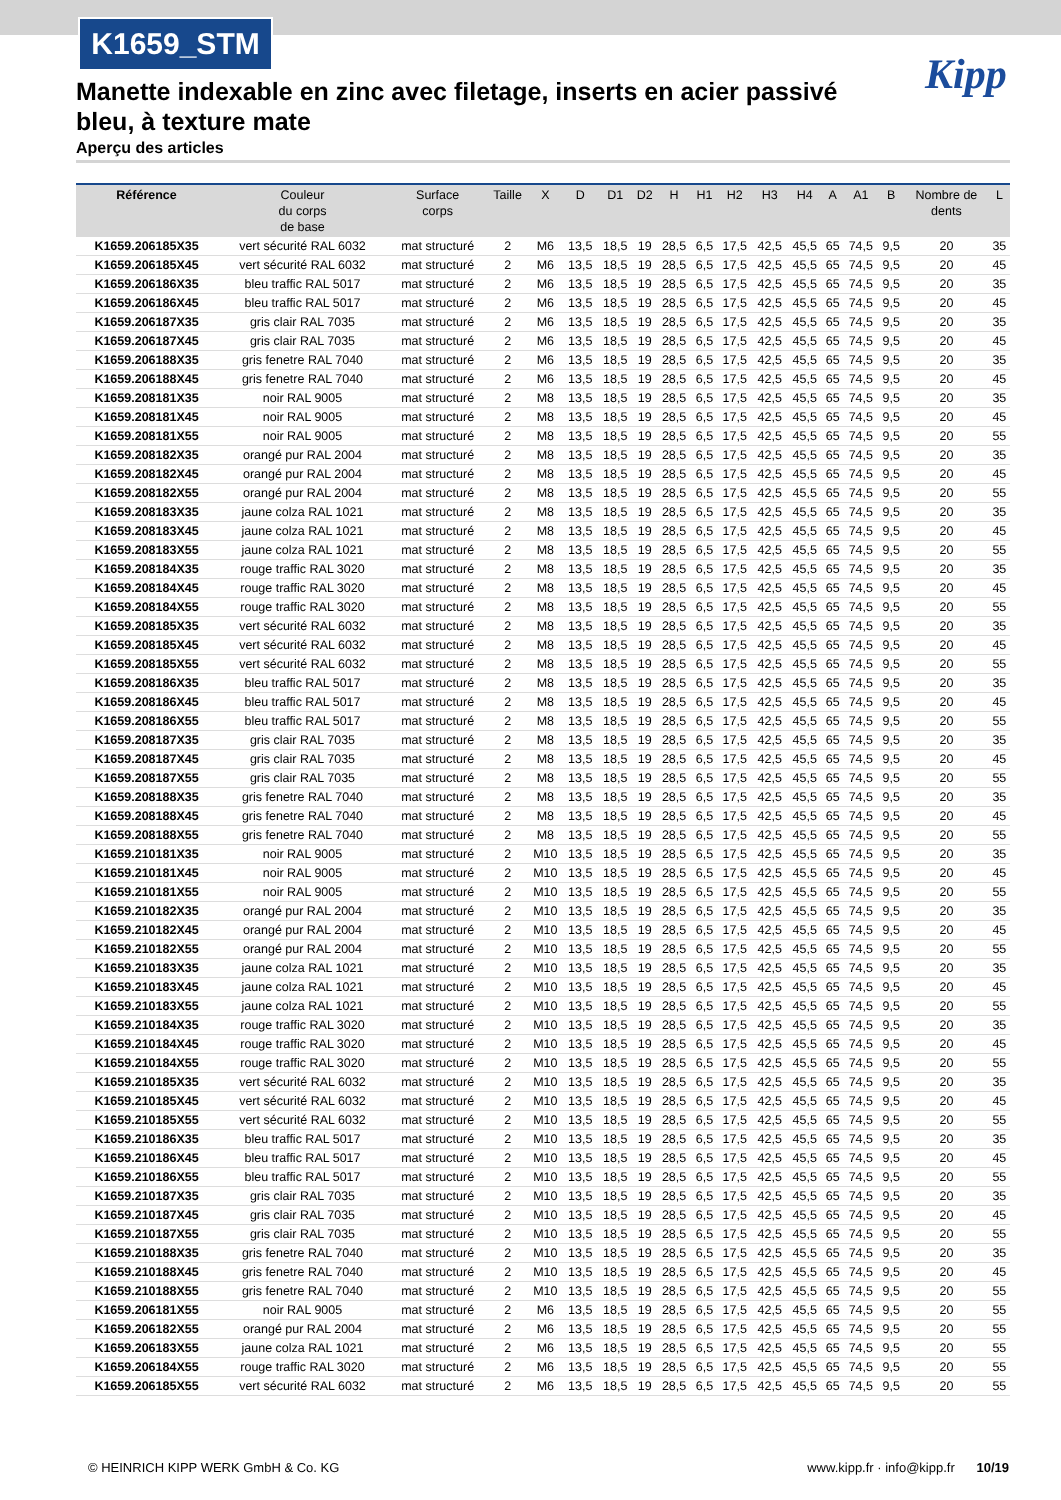K1659_STM
Kipp
Manette indexable en zinc avec filetage, inserts en acier passivé bleu, à texture mate
Aperçu des articles
| Référence | Couleur du corps de base | Surface corps | Taille | X | D | D1 | D2 | H | H1 | H2 | H3 | H4 | A | A1 | B | Nombre de dents | L |
| --- | --- | --- | --- | --- | --- | --- | --- | --- | --- | --- | --- | --- | --- | --- | --- | --- | --- |
| K1659.206185X35 | vert sécurité RAL 6032 | mat structuré | 2 | M6 | 13,5 | 18,5 | 19 | 28,5 | 6,5 | 17,5 | 42,5 | 45,5 | 65 | 74,5 | 9,5 | 20 | 35 |
| K1659.206185X45 | vert sécurité RAL 6032 | mat structuré | 2 | M6 | 13,5 | 18,5 | 19 | 28,5 | 6,5 | 17,5 | 42,5 | 45,5 | 65 | 74,5 | 9,5 | 20 | 45 |
| K1659.206186X35 | bleu traffic RAL 5017 | mat structuré | 2 | M6 | 13,5 | 18,5 | 19 | 28,5 | 6,5 | 17,5 | 42,5 | 45,5 | 65 | 74,5 | 9,5 | 20 | 35 |
| K1659.206186X45 | bleu traffic RAL 5017 | mat structuré | 2 | M6 | 13,5 | 18,5 | 19 | 28,5 | 6,5 | 17,5 | 42,5 | 45,5 | 65 | 74,5 | 9,5 | 20 | 45 |
| K1659.206187X35 | gris clair RAL 7035 | mat structuré | 2 | M6 | 13,5 | 18,5 | 19 | 28,5 | 6,5 | 17,5 | 42,5 | 45,5 | 65 | 74,5 | 9,5 | 20 | 35 |
| K1659.206187X45 | gris clair RAL 7035 | mat structuré | 2 | M6 | 13,5 | 18,5 | 19 | 28,5 | 6,5 | 17,5 | 42,5 | 45,5 | 65 | 74,5 | 9,5 | 20 | 45 |
| K1659.206188X35 | gris fenetre RAL 7040 | mat structuré | 2 | M6 | 13,5 | 18,5 | 19 | 28,5 | 6,5 | 17,5 | 42,5 | 45,5 | 65 | 74,5 | 9,5 | 20 | 35 |
| K1659.206188X45 | gris fenetre RAL 7040 | mat structuré | 2 | M6 | 13,5 | 18,5 | 19 | 28,5 | 6,5 | 17,5 | 42,5 | 45,5 | 65 | 74,5 | 9,5 | 20 | 45 |
| K1659.208181X35 | noir RAL 9005 | mat structuré | 2 | M8 | 13,5 | 18,5 | 19 | 28,5 | 6,5 | 17,5 | 42,5 | 45,5 | 65 | 74,5 | 9,5 | 20 | 35 |
| K1659.208181X45 | noir RAL 9005 | mat structuré | 2 | M8 | 13,5 | 18,5 | 19 | 28,5 | 6,5 | 17,5 | 42,5 | 45,5 | 65 | 74,5 | 9,5 | 20 | 45 |
| K1659.208181X55 | noir RAL 9005 | mat structuré | 2 | M8 | 13,5 | 18,5 | 19 | 28,5 | 6,5 | 17,5 | 42,5 | 45,5 | 65 | 74,5 | 9,5 | 20 | 55 |
| K1659.208182X35 | orangé pur RAL 2004 | mat structuré | 2 | M8 | 13,5 | 18,5 | 19 | 28,5 | 6,5 | 17,5 | 42,5 | 45,5 | 65 | 74,5 | 9,5 | 20 | 35 |
| K1659.208182X45 | orangé pur RAL 2004 | mat structuré | 2 | M8 | 13,5 | 18,5 | 19 | 28,5 | 6,5 | 17,5 | 42,5 | 45,5 | 65 | 74,5 | 9,5 | 20 | 45 |
| K1659.208182X55 | orangé pur RAL 2004 | mat structuré | 2 | M8 | 13,5 | 18,5 | 19 | 28,5 | 6,5 | 17,5 | 42,5 | 45,5 | 65 | 74,5 | 9,5 | 20 | 55 |
| K1659.208183X35 | jaune colza RAL 1021 | mat structuré | 2 | M8 | 13,5 | 18,5 | 19 | 28,5 | 6,5 | 17,5 | 42,5 | 45,5 | 65 | 74,5 | 9,5 | 20 | 35 |
| K1659.208183X45 | jaune colza RAL 1021 | mat structuré | 2 | M8 | 13,5 | 18,5 | 19 | 28,5 | 6,5 | 17,5 | 42,5 | 45,5 | 65 | 74,5 | 9,5 | 20 | 45 |
| K1659.208183X55 | jaune colza RAL 1021 | mat structuré | 2 | M8 | 13,5 | 18,5 | 19 | 28,5 | 6,5 | 17,5 | 42,5 | 45,5 | 65 | 74,5 | 9,5 | 20 | 55 |
| K1659.208184X35 | rouge traffic RAL 3020 | mat structuré | 2 | M8 | 13,5 | 18,5 | 19 | 28,5 | 6,5 | 17,5 | 42,5 | 45,5 | 65 | 74,5 | 9,5 | 20 | 35 |
| K1659.208184X45 | rouge traffic RAL 3020 | mat structuré | 2 | M8 | 13,5 | 18,5 | 19 | 28,5 | 6,5 | 17,5 | 42,5 | 45,5 | 65 | 74,5 | 9,5 | 20 | 45 |
| K1659.208184X55 | rouge traffic RAL 3020 | mat structuré | 2 | M8 | 13,5 | 18,5 | 19 | 28,5 | 6,5 | 17,5 | 42,5 | 45,5 | 65 | 74,5 | 9,5 | 20 | 55 |
| K1659.208185X35 | vert sécurité RAL 6032 | mat structuré | 2 | M8 | 13,5 | 18,5 | 19 | 28,5 | 6,5 | 17,5 | 42,5 | 45,5 | 65 | 74,5 | 9,5 | 20 | 35 |
| K1659.208185X45 | vert sécurité RAL 6032 | mat structuré | 2 | M8 | 13,5 | 18,5 | 19 | 28,5 | 6,5 | 17,5 | 42,5 | 45,5 | 65 | 74,5 | 9,5 | 20 | 45 |
| K1659.208185X55 | vert sécurité RAL 6032 | mat structuré | 2 | M8 | 13,5 | 18,5 | 19 | 28,5 | 6,5 | 17,5 | 42,5 | 45,5 | 65 | 74,5 | 9,5 | 20 | 55 |
| K1659.208186X35 | bleu traffic RAL 5017 | mat structuré | 2 | M8 | 13,5 | 18,5 | 19 | 28,5 | 6,5 | 17,5 | 42,5 | 45,5 | 65 | 74,5 | 9,5 | 20 | 35 |
| K1659.208186X45 | bleu traffic RAL 5017 | mat structuré | 2 | M8 | 13,5 | 18,5 | 19 | 28,5 | 6,5 | 17,5 | 42,5 | 45,5 | 65 | 74,5 | 9,5 | 20 | 45 |
| K1659.208186X55 | bleu traffic RAL 5017 | mat structuré | 2 | M8 | 13,5 | 18,5 | 19 | 28,5 | 6,5 | 17,5 | 42,5 | 45,5 | 65 | 74,5 | 9,5 | 20 | 55 |
| K1659.208187X35 | gris clair RAL 7035 | mat structuré | 2 | M8 | 13,5 | 18,5 | 19 | 28,5 | 6,5 | 17,5 | 42,5 | 45,5 | 65 | 74,5 | 9,5 | 20 | 35 |
| K1659.208187X45 | gris clair RAL 7035 | mat structuré | 2 | M8 | 13,5 | 18,5 | 19 | 28,5 | 6,5 | 17,5 | 42,5 | 45,5 | 65 | 74,5 | 9,5 | 20 | 45 |
| K1659.208187X55 | gris clair RAL 7035 | mat structuré | 2 | M8 | 13,5 | 18,5 | 19 | 28,5 | 6,5 | 17,5 | 42,5 | 45,5 | 65 | 74,5 | 9,5 | 20 | 55 |
| K1659.208188X35 | gris fenetre RAL 7040 | mat structuré | 2 | M8 | 13,5 | 18,5 | 19 | 28,5 | 6,5 | 17,5 | 42,5 | 45,5 | 65 | 74,5 | 9,5 | 20 | 35 |
| K1659.208188X45 | gris fenetre RAL 7040 | mat structuré | 2 | M8 | 13,5 | 18,5 | 19 | 28,5 | 6,5 | 17,5 | 42,5 | 45,5 | 65 | 74,5 | 9,5 | 20 | 45 |
| K1659.208188X55 | gris fenetre RAL 7040 | mat structuré | 2 | M8 | 13,5 | 18,5 | 19 | 28,5 | 6,5 | 17,5 | 42,5 | 45,5 | 65 | 74,5 | 9,5 | 20 | 55 |
| K1659.210181X35 | noir RAL 9005 | mat structuré | 2 | M10 | 13,5 | 18,5 | 19 | 28,5 | 6,5 | 17,5 | 42,5 | 45,5 | 65 | 74,5 | 9,5 | 20 | 35 |
| K1659.210181X45 | noir RAL 9005 | mat structuré | 2 | M10 | 13,5 | 18,5 | 19 | 28,5 | 6,5 | 17,5 | 42,5 | 45,5 | 65 | 74,5 | 9,5 | 20 | 45 |
| K1659.210181X55 | noir RAL 9005 | mat structuré | 2 | M10 | 13,5 | 18,5 | 19 | 28,5 | 6,5 | 17,5 | 42,5 | 45,5 | 65 | 74,5 | 9,5 | 20 | 55 |
| K1659.210182X35 | orangé pur RAL 2004 | mat structuré | 2 | M10 | 13,5 | 18,5 | 19 | 28,5 | 6,5 | 17,5 | 42,5 | 45,5 | 65 | 74,5 | 9,5 | 20 | 35 |
| K1659.210182X45 | orangé pur RAL 2004 | mat structuré | 2 | M10 | 13,5 | 18,5 | 19 | 28,5 | 6,5 | 17,5 | 42,5 | 45,5 | 65 | 74,5 | 9,5 | 20 | 45 |
| K1659.210182X55 | orangé pur RAL 2004 | mat structuré | 2 | M10 | 13,5 | 18,5 | 19 | 28,5 | 6,5 | 17,5 | 42,5 | 45,5 | 65 | 74,5 | 9,5 | 20 | 55 |
| K1659.210183X35 | jaune colza RAL 1021 | mat structuré | 2 | M10 | 13,5 | 18,5 | 19 | 28,5 | 6,5 | 17,5 | 42,5 | 45,5 | 65 | 74,5 | 9,5 | 20 | 35 |
| K1659.210183X45 | jaune colza RAL 1021 | mat structuré | 2 | M10 | 13,5 | 18,5 | 19 | 28,5 | 6,5 | 17,5 | 42,5 | 45,5 | 65 | 74,5 | 9,5 | 20 | 45 |
| K1659.210183X55 | jaune colza RAL 1021 | mat structuré | 2 | M10 | 13,5 | 18,5 | 19 | 28,5 | 6,5 | 17,5 | 42,5 | 45,5 | 65 | 74,5 | 9,5 | 20 | 55 |
| K1659.210184X35 | rouge traffic RAL 3020 | mat structuré | 2 | M10 | 13,5 | 18,5 | 19 | 28,5 | 6,5 | 17,5 | 42,5 | 45,5 | 65 | 74,5 | 9,5 | 20 | 35 |
| K1659.210184X45 | rouge traffic RAL 3020 | mat structuré | 2 | M10 | 13,5 | 18,5 | 19 | 28,5 | 6,5 | 17,5 | 42,5 | 45,5 | 65 | 74,5 | 9,5 | 20 | 45 |
| K1659.210184X55 | rouge traffic RAL 3020 | mat structuré | 2 | M10 | 13,5 | 18,5 | 19 | 28,5 | 6,5 | 17,5 | 42,5 | 45,5 | 65 | 74,5 | 9,5 | 20 | 55 |
| K1659.210185X35 | vert sécurité RAL 6032 | mat structuré | 2 | M10 | 13,5 | 18,5 | 19 | 28,5 | 6,5 | 17,5 | 42,5 | 45,5 | 65 | 74,5 | 9,5 | 20 | 35 |
| K1659.210185X45 | vert sécurité RAL 6032 | mat structuré | 2 | M10 | 13,5 | 18,5 | 19 | 28,5 | 6,5 | 17,5 | 42,5 | 45,5 | 65 | 74,5 | 9,5 | 20 | 45 |
| K1659.210185X55 | vert sécurité RAL 6032 | mat structuré | 2 | M10 | 13,5 | 18,5 | 19 | 28,5 | 6,5 | 17,5 | 42,5 | 45,5 | 65 | 74,5 | 9,5 | 20 | 55 |
| K1659.210186X35 | bleu traffic RAL 5017 | mat structuré | 2 | M10 | 13,5 | 18,5 | 19 | 28,5 | 6,5 | 17,5 | 42,5 | 45,5 | 65 | 74,5 | 9,5 | 20 | 35 |
| K1659.210186X45 | bleu traffic RAL 5017 | mat structuré | 2 | M10 | 13,5 | 18,5 | 19 | 28,5 | 6,5 | 17,5 | 42,5 | 45,5 | 65 | 74,5 | 9,5 | 20 | 45 |
| K1659.210186X55 | bleu traffic RAL 5017 | mat structuré | 2 | M10 | 13,5 | 18,5 | 19 | 28,5 | 6,5 | 17,5 | 42,5 | 45,5 | 65 | 74,5 | 9,5 | 20 | 55 |
| K1659.210187X35 | gris clair RAL 7035 | mat structuré | 2 | M10 | 13,5 | 18,5 | 19 | 28,5 | 6,5 | 17,5 | 42,5 | 45,5 | 65 | 74,5 | 9,5 | 20 | 35 |
| K1659.210187X45 | gris clair RAL 7035 | mat structuré | 2 | M10 | 13,5 | 18,5 | 19 | 28,5 | 6,5 | 17,5 | 42,5 | 45,5 | 65 | 74,5 | 9,5 | 20 | 45 |
| K1659.210187X55 | gris clair RAL 7035 | mat structuré | 2 | M10 | 13,5 | 18,5 | 19 | 28,5 | 6,5 | 17,5 | 42,5 | 45,5 | 65 | 74,5 | 9,5 | 20 | 55 |
| K1659.210188X35 | gris fenetre RAL 7040 | mat structuré | 2 | M10 | 13,5 | 18,5 | 19 | 28,5 | 6,5 | 17,5 | 42,5 | 45,5 | 65 | 74,5 | 9,5 | 20 | 35 |
| K1659.210188X45 | gris fenetre RAL 7040 | mat structuré | 2 | M10 | 13,5 | 18,5 | 19 | 28,5 | 6,5 | 17,5 | 42,5 | 45,5 | 65 | 74,5 | 9,5 | 20 | 45 |
| K1659.210188X55 | gris fenetre RAL 7040 | mat structuré | 2 | M10 | 13,5 | 18,5 | 19 | 28,5 | 6,5 | 17,5 | 42,5 | 45,5 | 65 | 74,5 | 9,5 | 20 | 55 |
| K1659.206181X55 | noir RAL 9005 | mat structuré | 2 | M6 | 13,5 | 18,5 | 19 | 28,5 | 6,5 | 17,5 | 42,5 | 45,5 | 65 | 74,5 | 9,5 | 20 | 55 |
| K1659.206182X55 | orangé pur RAL 2004 | mat structuré | 2 | M6 | 13,5 | 18,5 | 19 | 28,5 | 6,5 | 17,5 | 42,5 | 45,5 | 65 | 74,5 | 9,5 | 20 | 55 |
| K1659.206183X55 | jaune colza RAL 1021 | mat structuré | 2 | M6 | 13,5 | 18,5 | 19 | 28,5 | 6,5 | 17,5 | 42,5 | 45,5 | 65 | 74,5 | 9,5 | 20 | 55 |
| K1659.206184X55 | rouge traffic RAL 3020 | mat structuré | 2 | M6 | 13,5 | 18,5 | 19 | 28,5 | 6,5 | 17,5 | 42,5 | 45,5 | 65 | 74,5 | 9,5 | 20 | 55 |
| K1659.206185X55 | vert sécurité RAL 6032 | mat structuré | 2 | M6 | 13,5 | 18,5 | 19 | 28,5 | 6,5 | 17,5 | 42,5 | 45,5 | 65 | 74,5 | 9,5 | 20 | 55 |
© HEINRICH KIPP WERK GmbH & Co. KG www.kipp.fr · info@kipp.fr 10/19